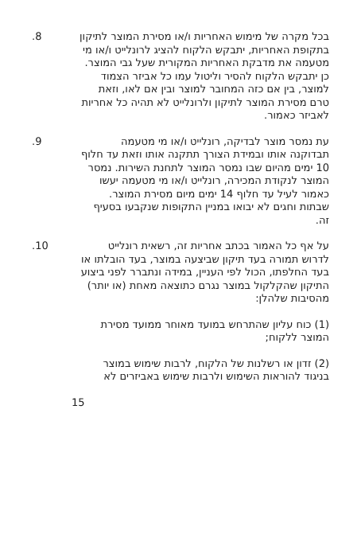בכל מקרה של מימוש האחריות ו/או מסירת המוצר לתיקון בתקופת האחריות, יתבקש הלקוח להציג לרונלייט ו/או מי מטעמה את מדבקת האחריות המקורית שעל גבי המוצר. כן יתבקש הלקוח להסיר וליטול עמו כל אביזר הצמוד למוצר, בין אם כזה המחובר למוצר ובין אם לאו, וזאת טרם מסירת המוצר לתיקון ולרונלייט לא תהיה כל אחריות לאביזר כאמור.
.8
עת נמסר מוצר לבדיקה, רונלייט ו/או מי מטעמה תבדוקנה אותו ובמידת הצורך תתקנה אותו וזאת עד חלוף 10 ימים מהיום שבו נמסר המוצר לתחנת השירות. נמסר המוצר לנקודת המכירה, רונלייט ו/או מי מטעמה יעשו כאמור לעיל עד חלוף 14 ימים מיום מסירת המוצר. שבתות וחגים לא יבואו במניין התקופות שנקבעו בסעיף זה.
.9
על אף כל האמור בכתב אחריות זה, רשאית רונלייט לדרוש תמורה בעד תיקון שביצעה במוצר, בעד הובלתו או בעד החלפתו, הכול לפי העניין, במידה ונתברר לפני ביצוע התיקון שהקלקול במוצר נגרם כתוצאה מאחת (או יותר) מהסיבות שלהלן:
.10
(1) כוח עליון שהתרחש במועד מאוחר ממועד מסירת המוצר ללקוח;
(2) זדון או רשלנות של הלקוח, לרבות שימוש במוצר בניגוד להוראות השימוש ולרבות שימוש באביזרים לא
15